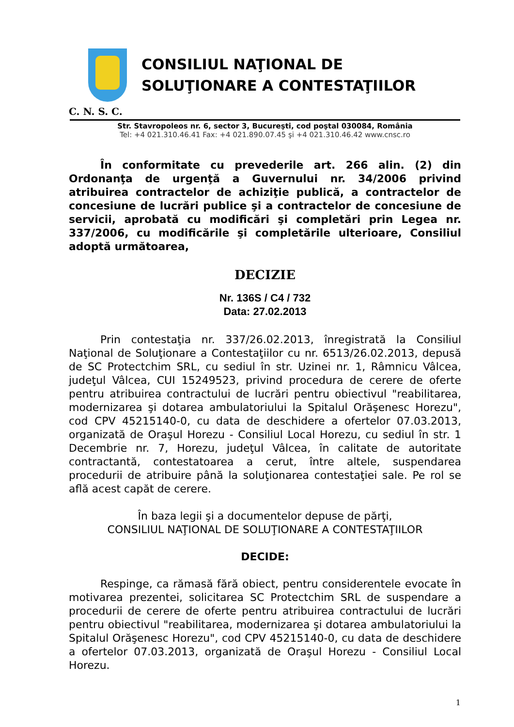CONSILIUL NAŢIONAL DE
SOLUŢIONARE A CONTESTAŢIILOR
C. N. S. C.
Str. Stavropoleos nr. 6, sector 3, Bucureşti, cod poştal 030084, România
Tel: +4 021.310.46.41 Fax: +4 021.890.07.45 şi +4 021.310.46.42 www.cnsc.ro
În conformitate cu prevederile art. 266 alin. (2) din Ordonanţa de urgenţă a Guvernului nr. 34/2006 privind atribuirea contractelor de achiziţie publică, a contractelor de concesiune de lucrări publice şi a contractelor de concesiune de servicii, aprobată cu modificări şi completări prin Legea nr. 337/2006, cu modificările şi completările ulterioare, Consiliul adoptă următoarea,
DECIZIE
Nr. 136S / C4 / 732
Data: 27.02.2013
Prin contestaţia nr. 337/26.02.2013, înregistrată la Consiliul Naţional de Soluţionare a Contestaţiilor cu nr. 6513/26.02.2013, depusă de SC Protectchim SRL, cu sediul în str. Uzinei nr. 1, Râmnicu Vâlcea, judeţul Vâlcea, CUI 15249523, privind procedura de cerere de oferte pentru atribuirea contractului de lucrări pentru obiectivul "reabilitarea, modernizarea şi dotarea ambulatoriului la Spitalul Orăşenesc Horezu", cod CPV 45215140-0, cu data de deschidere a ofertelor 07.03.2013, organizată de Oraşul Horezu - Consiliul Local Horezu, cu sediul în str. 1 Decembrie nr. 7, Horezu, judeţul Vâlcea, în calitate de autoritate contractantă, contestatoarea a cerut, între altele, suspendarea procedurii de atribuire până la soluţionarea contestaţiei sale. Pe rol se află acest capăt de cerere.
În baza legii şi a documentelor depuse de părţi,
CONSILIUL NAŢIONAL DE SOLUŢIONARE A CONTESTAŢIILOR
DECIDE:
Respinge, ca rămasă fără obiect, pentru considerentele evocate în motivarea prezentei, solicitarea SC Protectchim SRL de suspendare a procedurii de cerere de oferte pentru atribuirea contractului de lucrări pentru obiectivul "reabilitarea, modernizarea şi dotarea ambulatoriului la Spitalul Orăşenesc Horezu", cod CPV 45215140-0, cu data de deschidere a ofertelor 07.03.2013, organizată de Oraşul Horezu - Consiliul Local Horezu.
1